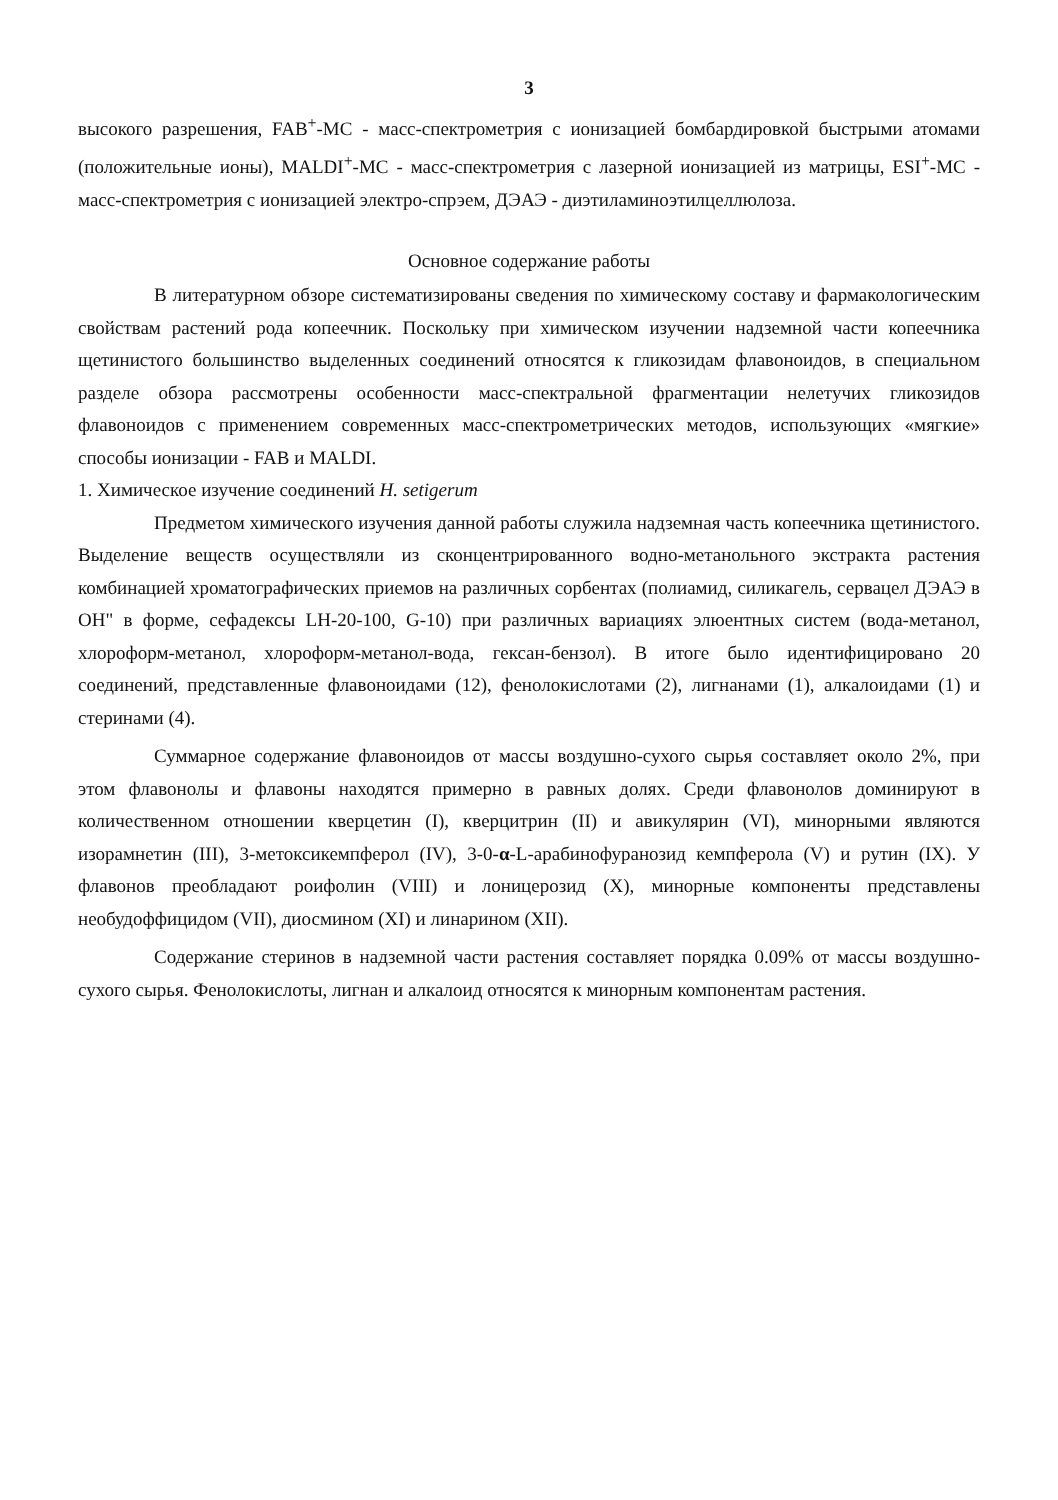3
высокого разрешения, FAB<sup>+</sup>-МС - масс-спектрометрия с ионизацией бомбардировкой быстрыми атомами (положительные ионы), MALDI<sup>+</sup>-МС - масс-спектрометрия с лазерной ионизацией из матрицы, ESI<sup>+</sup>-МС - масс-спектрометрия с ионизацией электро-спрэем, ДЭАЭ - диэтиламиноэтилцеллюлоза.
Основное содержание работы
В литературном обзоре систематизированы сведения по химическому составу и фармакологическим свойствам растений рода копеечник. Поскольку при химическом изучении надземной части копеечника щетинистого большинство выделенных соединений относятся к гликозидам флавоноидов, в специальном разделе обзора рассмотрены особенности масс-спектральной фрагментации нелетучих гликозидов флавоноидов с применением современных масс-спектрометрических методов, использующих «мягкие» способы ионизации - FAB и MALDI.
1. Химическое изучение соединений H. setigerum
Предметом химического изучения данной работы служила надземная часть копеечника щетинистого. Выделение веществ осуществляли из сконцентрированного водно-метанольного экстракта растения комбинацией хроматографических приемов на различных сорбентах (полиамид, силикагель, сервацел ДЭАЭ в ОН" в форме, сефадексы LH-20-100, G-10) при различных вариациях элюентных систем (вода-метанол, хлороформ-метанол, хлороформ-метанол-вода, гексан-бензол). В итоге было идентифицировано 20 соединений, представленные флавоноидами (12), фенолокислотами (2), лигнанами (1), алкалоидами (1) и стеринами (4).
Суммарное содержание флавоноидов от массы воздушно-сухого сырья составляет около 2%, при этом флавонолы и флавоны находятся примерно в равных долях. Среди флавонолов доминируют в количественном отношении кверцетин (I), кверцитрин (II) и авикулярин (VI), минорными являются изорамнетин (III), 3-метоксикемпферол (IV), 3-0-α-L-арабинофуранозид кемпферола (V) и рутин (IX). У флавонов преобладают роифолин (VIII) и лоницерозид (X), минорные компоненты представлены необудоффицидом (VII), диосмином (XI) и линарином (XII).
Содержание стеринов в надземной части растения составляет порядка 0.09% от массы воздушно-сухого сырья. Фенолокислоты, лигнан и алкалоид относятся к минорным компонентам растения.